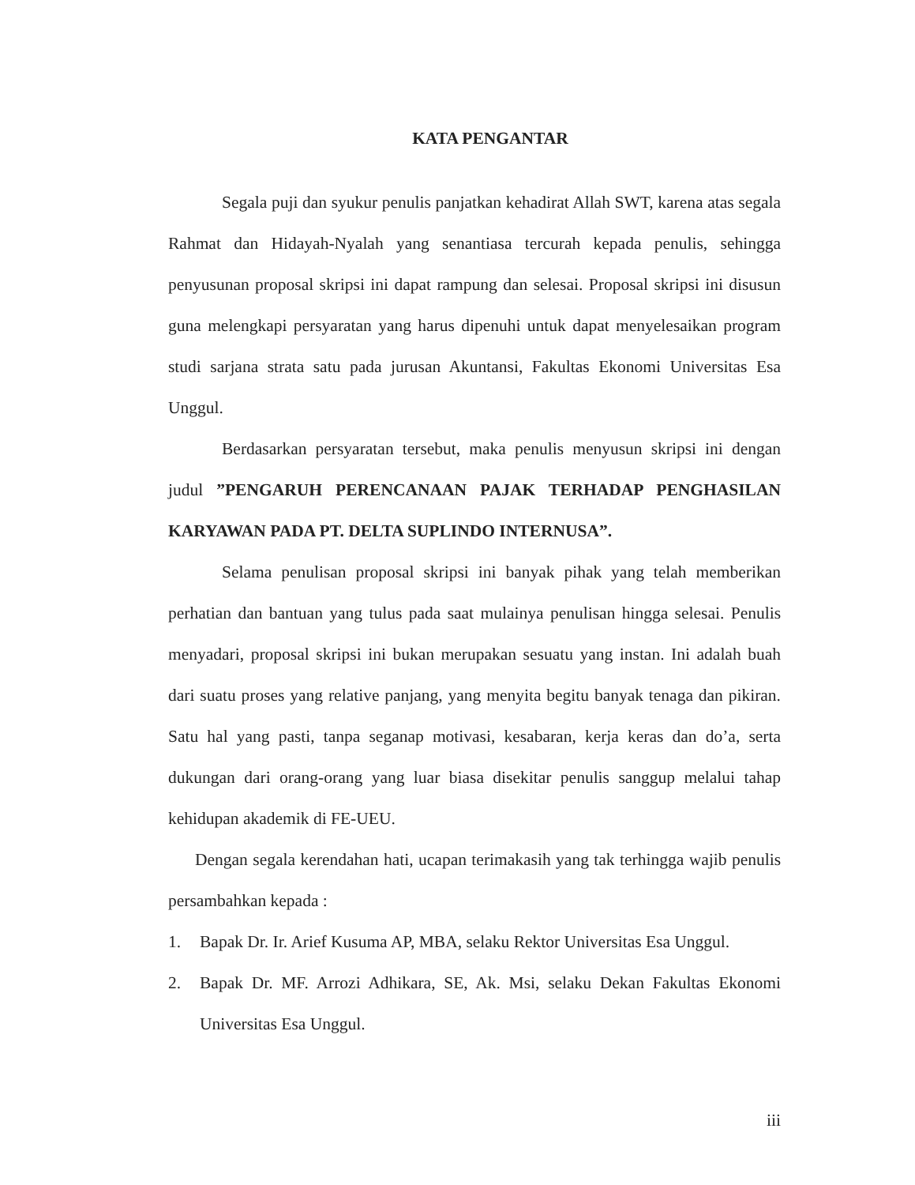KATA PENGANTAR
Segala puji dan syukur penulis panjatkan kehadirat Allah SWT, karena atas segala Rahmat dan Hidayah-Nyalah yang senantiasa tercurah kepada penulis, sehingga penyusunan proposal skripsi ini dapat rampung dan selesai. Proposal skripsi ini disusun guna melengkapi persyaratan yang harus dipenuhi untuk dapat menyelesaikan program studi sarjana strata satu pada jurusan Akuntansi, Fakultas Ekonomi Universitas Esa Unggul.
Berdasarkan persyaratan tersebut, maka penulis menyusun skripsi ini dengan judul ”PENGARUH PERENCANAAN PAJAK TERHADAP PENGHASILAN KARYAWAN PADA PT. DELTA SUPLINDO INTERNUSA”.
Selama penulisan proposal skripsi ini banyak pihak yang telah memberikan perhatian dan bantuan yang tulus pada saat mulainya penulisan hingga selesai. Penulis menyadari, proposal skripsi ini bukan merupakan sesuatu yang instan. Ini adalah buah dari suatu proses yang relative panjang, yang menyita begitu banyak tenaga dan pikiran. Satu hal yang pasti, tanpa seganap motivasi, kesabaran, kerja keras dan do’a, serta dukungan dari orang-orang yang luar biasa disekitar penulis sanggup melalui tahap kehidupan akademik di FE-UEU.
Dengan segala kerendahan hati, ucapan terimakasih yang tak terhingga wajib penulis persambahkan kepada :
1. Bapak Dr. Ir. Arief Kusuma AP, MBA, selaku Rektor Universitas Esa Unggul.
2. Bapak Dr. MF. Arrozi Adhikara, SE, Ak. Msi, selaku Dekan Fakultas Ekonomi Universitas Esa Unggul.
iii